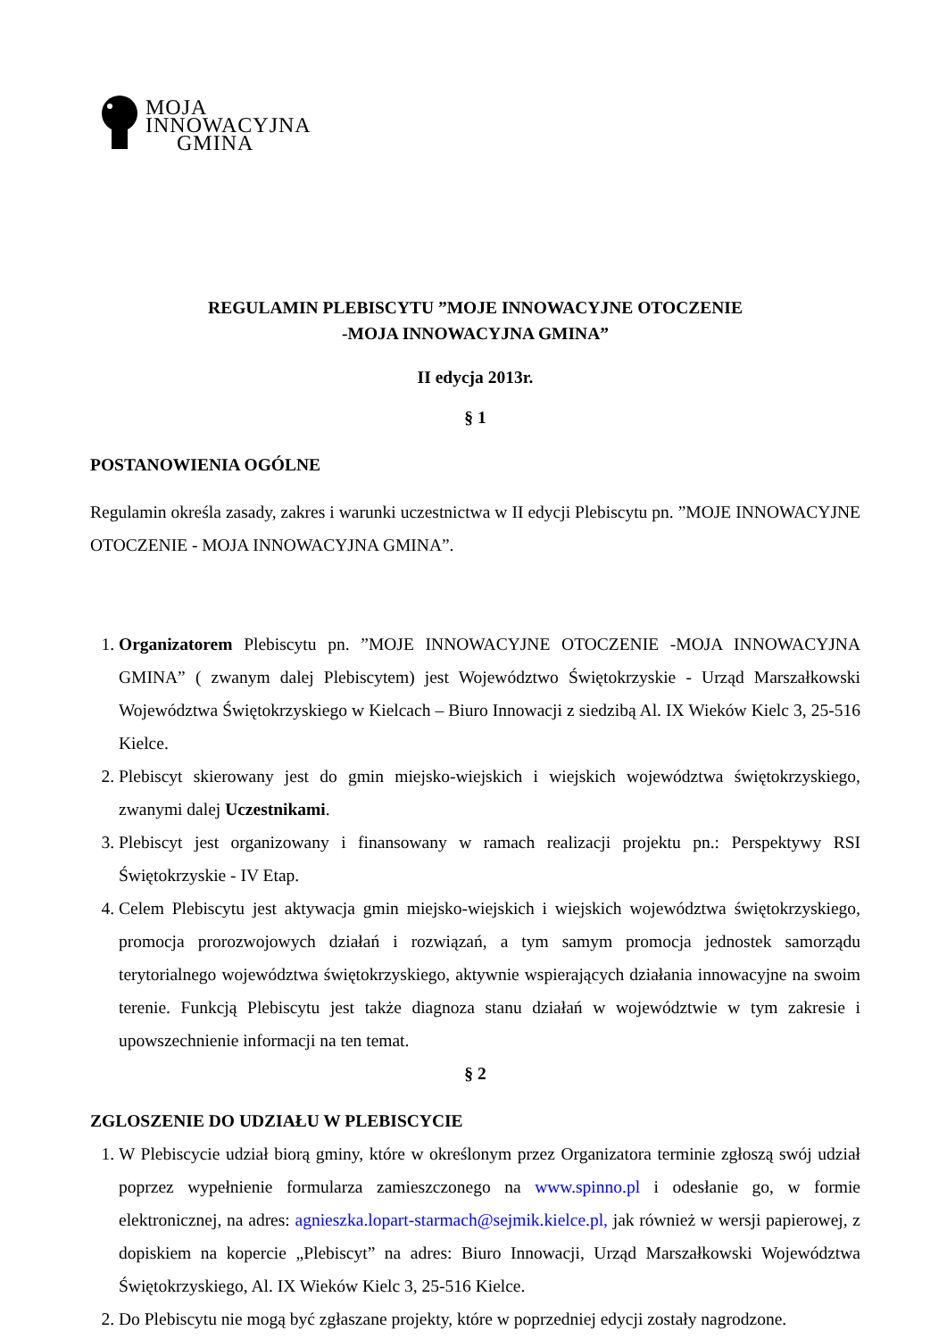MOJA
INNOWACYJNA
GMINA
REGULAMIN PLEBISCYTU ”MOJE INNOWACYJNE OTOCZENIE
-MOJA INNOWACYJNA GMINA”
II edycja 2013r.
§ 1
POSTANOWIENIA OGÓLNE
Regulamin określa zasady, zakres i warunki uczestnictwa w II edycji Plebiscytu pn. ”MOJE INNOWACYJNE OTOCZENIE - MOJA INNOWACYJNA GMINA”.
1. Organizatorem Plebiscytu pn. ”MOJE INNOWACYJNE OTOCZENIE -MOJA INNOWACYJNA GMINA” ( zwanym dalej Plebiscytem) jest Województwo Świętokrzyskie - Urząd Marszałkowski Województwa Świętokrzyskiego w Kielcach – Biuro Innowacji z siedzibą Al. IX Wieków Kielc 3, 25-516 Kielce.
2. Plebiscyt skierowany jest do gmin miejsko-wiejskich i wiejskich województwa świętokrzyskiego, zwanymi dalej Uczestnikami.
3. Plebiscyt jest organizowany i finansowany w ramach realizacji projektu pn.: Perspektywy RSI Świętokrzyskie - IV Etap.
4. Celem Plebiscytu jest aktywacja gmin miejsko-wiejskich i wiejskich województwa świętokrzyskiego, promocja prorozwojowych działań i rozwiązań, a tym samym promocja jednostek samorządu terytorialnego województwa świętokrzyskiego, aktywnie wspierających działania innowacyjne na swoim terenie. Funkcją Plebiscytu jest także diagnoza stanu działań w województwie w tym zakresie i upowszechnienie informacji na ten temat.
§ 2
ZGLOSZENIE DO UDZIAŁU W PLEBISCYCIE
1. W Plebiscycie udział biorą gminy, które w określonym przez Organizatora terminie zgłoszą swój udział poprzez wypełnienie formularza zamieszczonego na www.spinno.pl i odesłanie go, w formie elektronicznej, na adres: agnieszka.lopart-starmach@sejmik.kielce.pl, jak również w wersji papierowej, z dopiskiem na kopercie „Plebiscyt” na adres: Biuro Innowacji, Urząd Marszałkowski Województwa Świętokrzyskiego, Al. IX Wieków Kielc 3, 25-516 Kielce.
2. Do Plebiscytu nie mogą być zgłaszane projekty, które w poprzedniej edycji zostały nagrodzone.